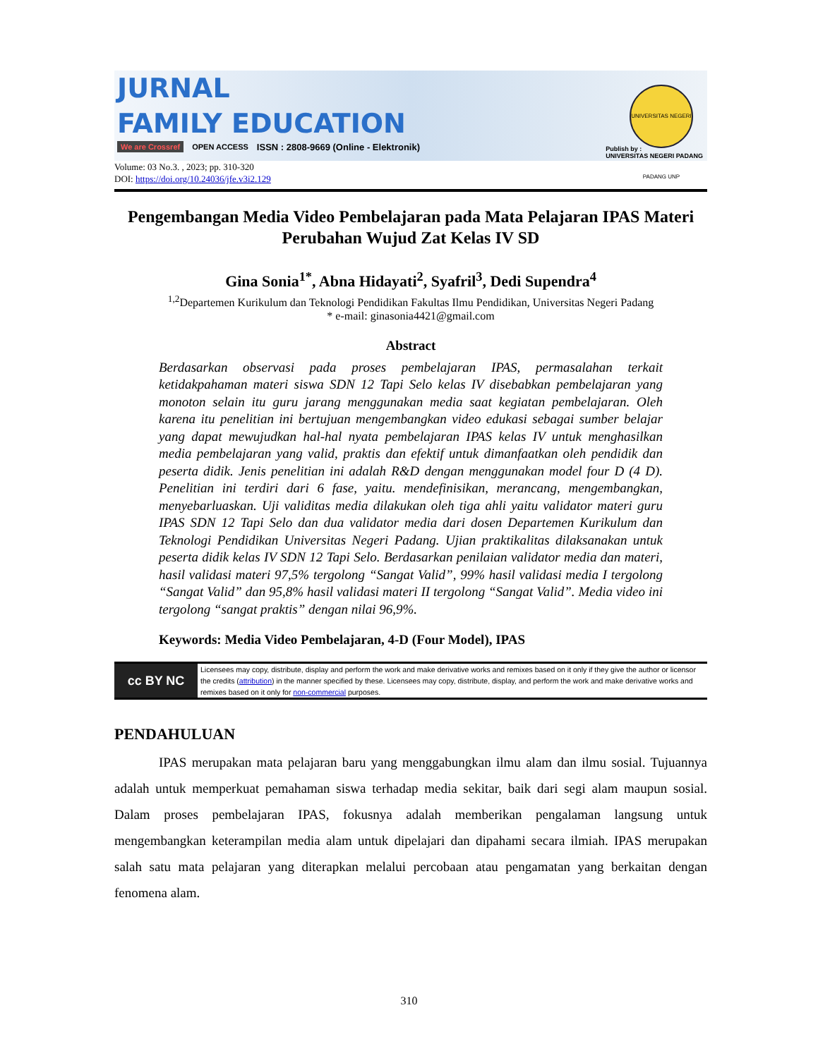JURNAL
FAMILY EDUCATION
We are Crossref OPEN ACCESS ISSN : 2808-9669 (Online - Elektronik)
UNIVERSITAS NEGERI PADANG UNP
Publish by :
UNIVERSITAS NEGERI PADANG
Volume: 03 No.3. , 2023; pp. 310-320
DOI: https://doi.org/10.24036/jfe.v3i2.129
Pengembangan Media Video Pembelajaran pada Mata Pelajaran IPAS Materi Perubahan Wujud Zat Kelas IV SD
Gina Sonia<sup>1*</sup>, Abna Hidayati<sup>2</sup>, Syafril<sup>3</sup>, Dedi Supendra<sup>4</sup>
<sup>1,2</sup>Departemen Kurikulum dan Teknologi Pendidikan Fakultas Ilmu Pendidikan, Universitas Negeri Padang
* e-mail: ginasonia4421@gmail.com
Abstract
Berdasarkan observasi pada proses pembelajaran IPAS, permasalahan terkait ketidakpahaman materi siswa SDN 12 Tapi Selo kelas IV disebabkan pembelajaran yang monoton selain itu guru jarang menggunakan media saat kegiatan pembelajaran. Oleh karena itu penelitian ini bertujuan mengembangkan video edukasi sebagai sumber belajar yang dapat mewujudkan hal-hal nyata pembelajaran IPAS kelas IV untuk menghasilkan media pembelajaran yang valid, praktis dan efektif untuk dimanfaatkan oleh pendidik dan peserta didik. Jenis penelitian ini adalah R&D dengan menggunakan model four D (4 D). Penelitian ini terdiri dari 6 fase, yaitu. mendefinisikan, merancang, mengembangkan, menyebarluaskan. Uji validitas media dilakukan oleh tiga ahli yaitu validator materi guru IPAS SDN 12 Tapi Selo dan dua validator media dari dosen Departemen Kurikulum dan Teknologi Pendidikan Universitas Negeri Padang. Ujian praktikalitas dilaksanakan untuk peserta didik kelas IV SDN 12 Tapi Selo. Berdasarkan penilaian validator media dan materi, hasil validasi materi 97,5% tergolong “Sangat Valid”, 99% hasil validasi media I tergolong “Sangat Valid” dan 95,8% hasil validasi materi II tergolong “Sangat Valid”. Media video ini tergolong “sangat praktis” dengan nilai 96,9%.
Keywords: Media Video Pembelajaran, 4-D (Four Model), IPAS
cc BY NC
Licensees may copy, distribute, display and perform the work and make derivative works and remixes based on it only if they give the author or licensor the credits (attribution) in the manner specified by these. Licensees may copy, distribute, display, and perform the work and make derivative works and remixes based on it only for non-commercial purposes.
PENDAHULUAN
IPAS merupakan mata pelajaran baru yang menggabungkan ilmu alam dan ilmu sosial. Tujuannya adalah untuk memperkuat pemahaman siswa terhadap media sekitar, baik dari segi alam maupun sosial. Dalam proses pembelajaran IPAS, fokusnya adalah memberikan pengalaman langsung untuk mengembangkan keterampilan media alam untuk dipelajari dan dipahami secara ilmiah. IPAS merupakan salah satu mata pelajaran yang diterapkan melalui percobaan atau pengamatan yang berkaitan dengan fenomena alam.
310